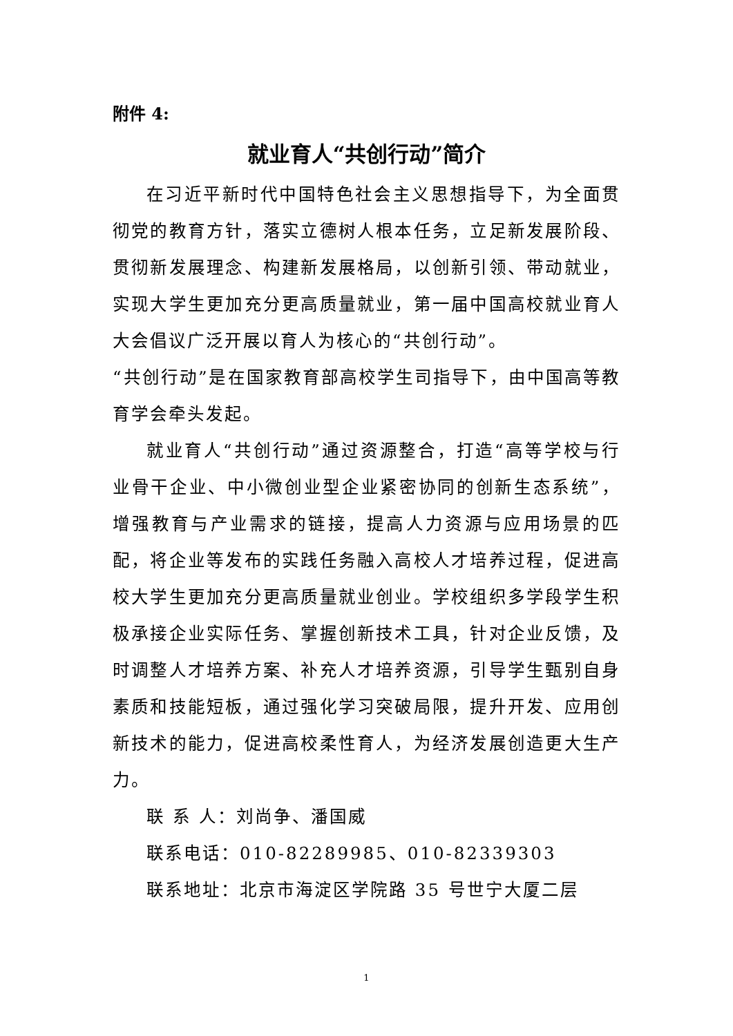附件 4:
就业育人“共创行动”简介
在习近平新时代中国特色社会主义思想指导下，为全面贯彻党的教育方针，落实立德树人根本任务，立足新发展阶段、贯彻新发展理念、构建新发展格局，以创新引领、带动就业，实现大学生更加充分更高质量就业，第一届中国高校就业育人大会倡议广泛开展以育人为核心的“共创行动”。
“共创行动”是在国家教育部高校学生司指导下，由中国高等教育学会牵头发起。
就业育人“共创行动”通过资源整合，打造“高等学校与行业骨干企业、中小微创业型企业紧密协同的创新生态系统”，增强教育与产业需求的链接，提高人力资源与应用场景的匹配，将企业等发布的实践任务融入高校人才培养过程，促进高校大学生更加充分更高质量就业创业。学校组织多学段学生积极承接企业实际任务、掌握创新技术工具，针对企业反馈，及时调整人才培养方案、补充人才培养资源，引导学生甄别自身素质和技能短板，通过强化学习突破局限，提升开发、应用创新技术的能力，促进高校柔性育人，为经济发展创造更大生产力。
联 系 人：刘尚争、潘国威
联系电话：010-82289985、010-82339303
联系地址：北京市海淀区学院路 35 号世宁大厦二层
1